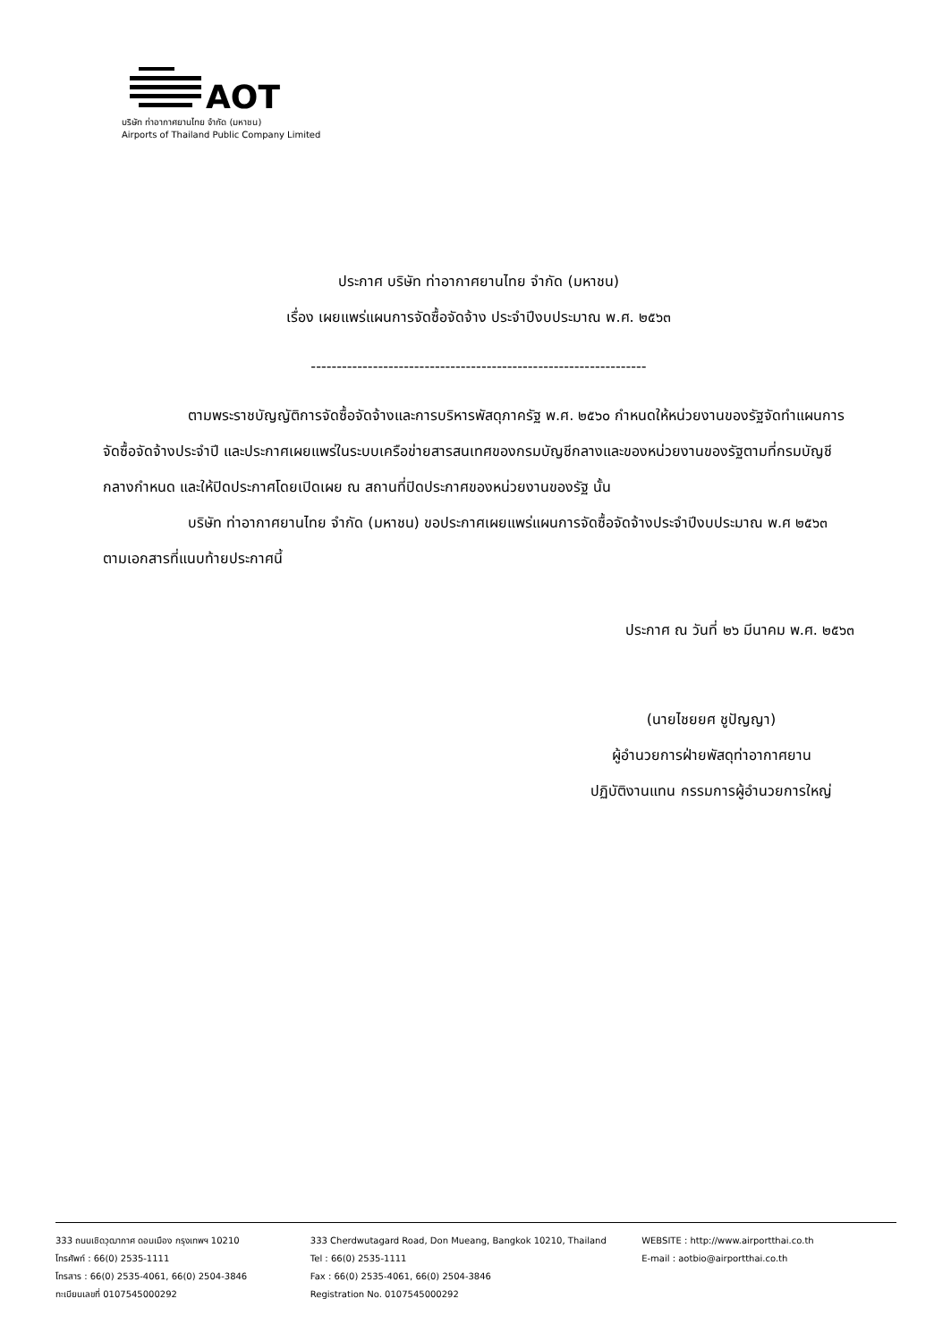AOT
บริษัท ท่าอากาศยานไทย จำกัด (มหาชน)
Airports of Thailand Public Company Limited
ประกาศ บริษัท ท่าอากาศยานไทย จำกัด (มหาชน)
เรื่อง เผยแพร่แผนการจัดซื้อจัดจ้าง ประจำปีงบประมาณ พ.ศ. ๒๕๖๓
-----------------------------------------------------------------
ตามพระราชบัญญัติการจัดซื้อจัดจ้างและการบริหารพัสดุภาครัฐ พ.ศ. ๒๕๖๐ กำหนดให้หน่วยงานของรัฐจัดทำแผนการจัดซื้อจัดจ้างประจำปี และประกาศเผยแพร่ในระบบเครือข่ายสารสนเทศของกรมบัญชีกลางและของหน่วยงานของรัฐตามที่กรมบัญชีกลางกำหนด และให้ปิดประกาศโดยเปิดเผย ณ สถานที่ปิดประกาศของหน่วยงานของรัฐ นั้น
บริษัท ท่าอากาศยานไทย จำกัด (มหาชน) ขอประกาศเผยแพร่แผนการจัดซื้อจัดจ้างประจำปีงบประมาณ พ.ศ ๒๕๖๓ ตามเอกสารที่แนบท้ายประกาศนี้
ประกาศ ณ วันที่ ๒๖ มีนาคม พ.ศ. ๒๕๖๓
(นายไชยยศ ชูปัญญา)
ผู้อำนวยการฝ่ายพัสดุท่าอากาศยาน
ปฏิบัติงานแทน กรรมการผู้อำนวยการใหญ่
333 ถนนเชิดวุฒากาศ ดอนเมือง กรุงเทพฯ 10210
โทรศัพท์ : 66(0) 2535-1111
โทรสาร : 66(0) 2535-4061, 66(0) 2504-3846
ทะเบียนเลขที่ 0107545000292
333 Cherdwutagard Road, Don Mueang, Bangkok 10210, Thailand
Tel : 66(0) 2535-1111
Fax : 66(0) 2535-4061, 66(0) 2504-3846
Registration No. 0107545000292
WEBSITE : http://www.airportthai.co.th
E-mail : aotbio@airportthai.co.th